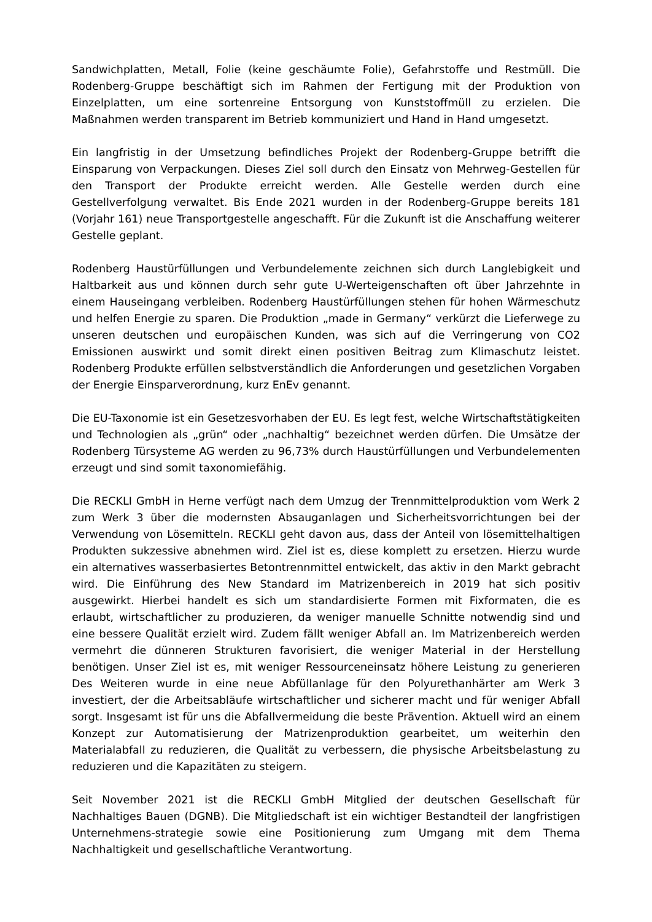Sandwichplatten, Metall, Folie (keine geschäumte Folie), Gefahrstoffe und Restmüll. Die Rodenberg-Gruppe beschäftigt sich im Rahmen der Fertigung mit der Produktion von Einzelplatten, um eine sortenreine Entsorgung von Kunststoffmüll zu erzielen. Die Maßnahmen werden transparent im Betrieb kommuniziert und Hand in Hand umgesetzt.
Ein langfristig in der Umsetzung befindliches Projekt der Rodenberg-Gruppe betrifft die Einsparung von Verpackungen. Dieses Ziel soll durch den Einsatz von Mehrweg-Gestellen für den Transport der Produkte erreicht werden. Alle Gestelle werden durch eine Gestellverfolgung verwaltet. Bis Ende 2021 wurden in der Rodenberg-Gruppe bereits 181 (Vorjahr 161) neue Transportgestelle angeschafft. Für die Zukunft ist die Anschaffung weiterer Gestelle geplant.
Rodenberg Haustürfüllungen und Verbundelemente zeichnen sich durch Langlebigkeit und Haltbarkeit aus und können durch sehr gute U-Werteigenschaften oft über Jahrzehnte in einem Hauseingang verbleiben. Rodenberg Haustürfüllungen stehen für hohen Wärmeschutz und helfen Energie zu sparen. Die Produktion „made in Germany“ verkürzt die Lieferwege zu unseren deutschen und europäischen Kunden, was sich auf die Verringerung von CO2 Emissionen auswirkt und somit direkt einen positiven Beitrag zum Klimaschutz leistet. Rodenberg Produkte erfüllen selbstverständlich die Anforderungen und gesetzlichen Vorgaben der Energie Einsparverordnung, kurz EnEv genannt.
Die EU-Taxonomie ist ein Gesetzesvorhaben der EU. Es legt fest, welche Wirtschaftstätigkeiten und Technologien als „grün“ oder „nachhaltig“ bezeichnet werden dürfen. Die Umsätze der Rodenberg Türsysteme AG werden zu 96,73% durch Haustürfüllungen und Verbundelementen erzeugt und sind somit taxonomiefähig.
Die RECKLI GmbH in Herne verfügt nach dem Umzug der Trennmittelproduktion vom Werk 2 zum Werk 3 über die modernsten Absauganlagen und Sicherheitsvorrichtungen bei der Verwendung von Lösemitteln. RECKLI geht davon aus, dass der Anteil von lösemittelhaltigen Produkten sukzessive abnehmen wird. Ziel ist es, diese komplett zu ersetzen. Hierzu wurde ein alternatives wasserbasiertes Betontrennmittel entwickelt, das aktiv in den Markt gebracht wird. Die Einführung des New Standard im Matrizenbereich in 2019 hat sich positiv ausgewirkt. Hierbei handelt es sich um standardisierte Formen mit Fixformaten, die es erlaubt, wirtschaftlicher zu produzieren, da weniger manuelle Schnitte notwendig sind und eine bessere Qualität erzielt wird. Zudem fällt weniger Abfall an. Im Matrizenbereich werden vermehrt die dünneren Strukturen favorisiert, die weniger Material in der Herstellung benötigen. Unser Ziel ist es, mit weniger Ressourceneinsatz höhere Leistung zu generieren Des Weiteren wurde in eine neue Abfüllanlage für den Polyurethanhärter am Werk 3 investiert, der die Arbeitsabläufe wirtschaftlicher und sicherer macht und für weniger Abfall sorgt. Insgesamt ist für uns die Abfallvermeidung die beste Prävention. Aktuell wird an einem Konzept zur Automatisierung der Matrizenproduktion gearbeitet, um weiterhin den Materialabfall zu reduzieren, die Qualität zu verbessern, die physische Arbeitsbelastung zu reduzieren und die Kapazitäten zu steigern.
Seit November 2021 ist die RECKLI GmbH Mitglied der deutschen Gesellschaft für Nachhaltiges Bauen (DGNB). Die Mitgliedschaft ist ein wichtiger Bestandteil der langfristigen Unternehmens-strategie sowie eine Positionierung zum Umgang mit dem Thema Nachhaltigkeit und gesellschaftliche Verantwortung.